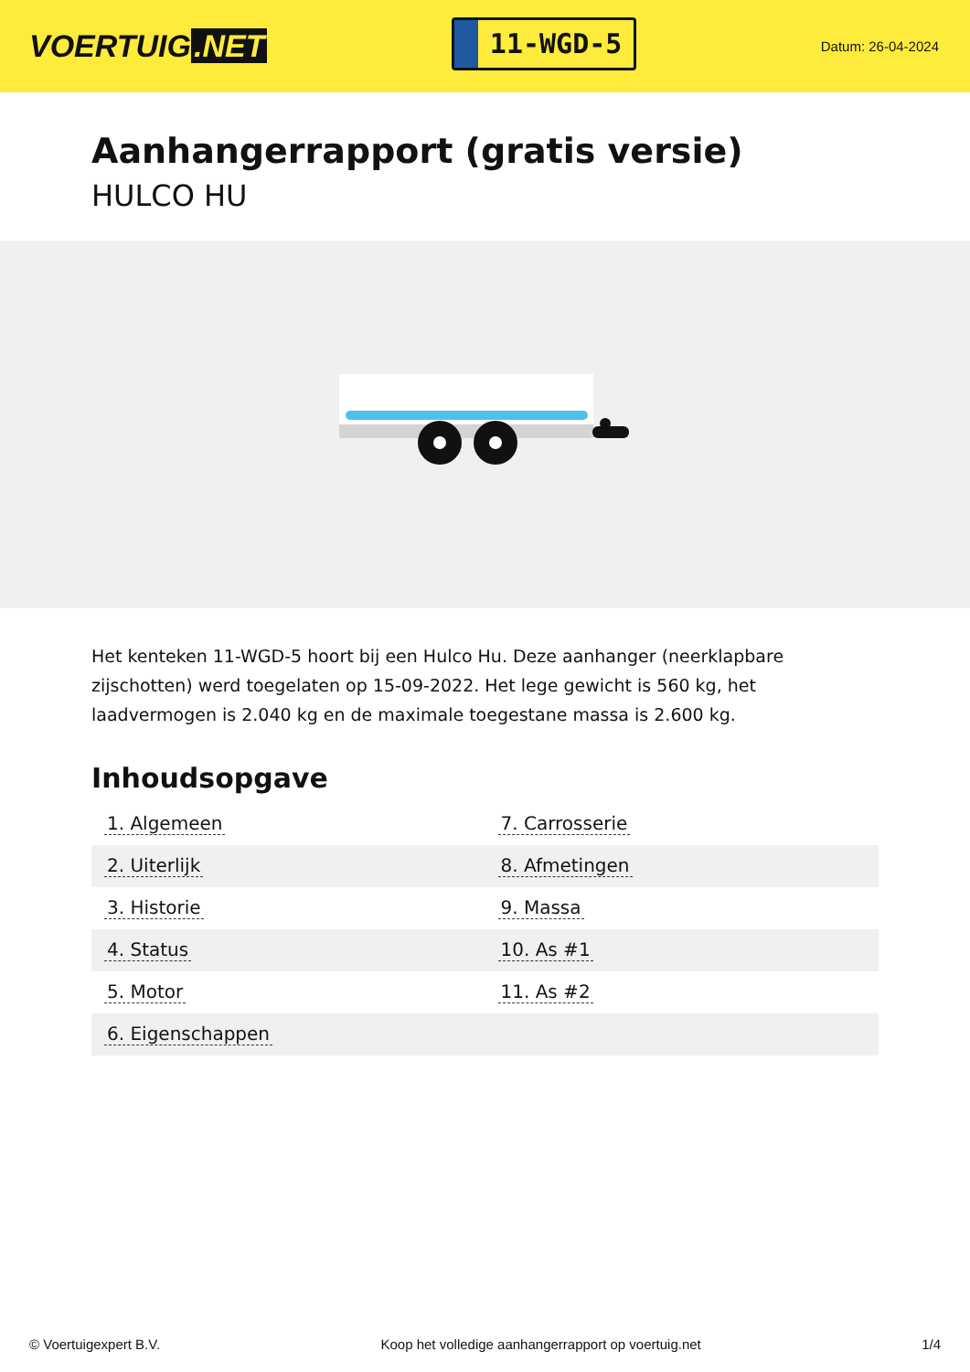VOERTUIG.NET
11-WGD-5
Datum: 26-04-2024
Aanhangerrapport (gratis versie)
HULCO HU
Het kenteken 11-WGD-5 hoort bij een Hulco Hu. Deze aanhanger (neerklapbare zijschotten) werd toegelaten op 15-09-2022. Het lege gewicht is 560 kg, het laadvermogen is 2.040 kg en de maximale toegestane massa is 2.600 kg.
Inhoudsopgave
| 1. Algemeen | 7. Carrosserie |
| 2. Uiterlijk | 8. Afmetingen |
| 3. Historie | 9. Massa |
| 4. Status | 10. As #1 |
| 5. Motor | 11. As #2 |
| 6. Eigenschappen | |
© Voertuigexpert B.V. Koop het volledige aanhangerrapport op voertuig.net 1/4